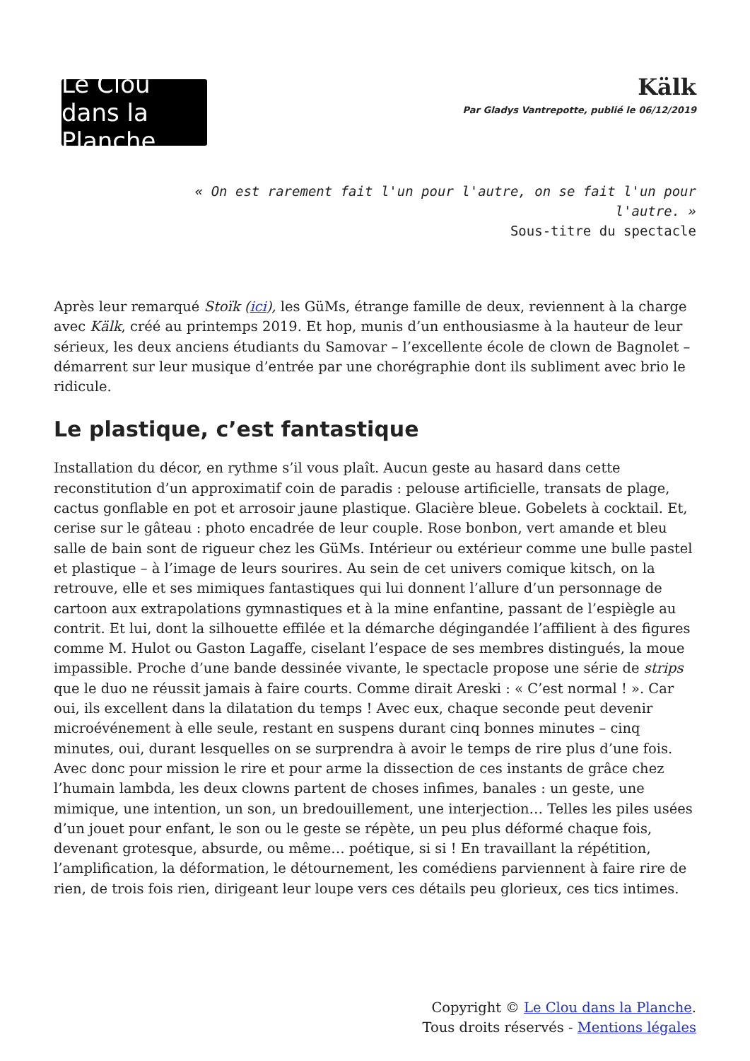Le Clou dans la Planche
Kälk
Par Gladys Vantrepotte, publié le 06/12/2019
« On est rarement fait l'un pour l'autre, on se fait l'un pour l'autre. »
Sous-titre du spectacle
Après leur remarqué Stoïk (ici), les GüMs, étrange famille de deux, reviennent à la charge avec Kälk, créé au printemps 2019. Et hop, munis d’un enthousiasme à la hauteur de leur sérieux, les deux anciens étudiants du Samovar – l’excellente école de clown de Bagnolet – démarrent sur leur musique d’entrée par une chorégraphie dont ils subliment avec brio le ridicule.
Le plastique, c’est fantastique
Installation du décor, en rythme s’il vous plaît. Aucun geste au hasard dans cette reconstitution d’un approximatif coin de paradis : pelouse artificielle, transats de plage, cactus gonflable en pot et arrosoir jaune plastique. Glacière bleue. Gobelets à cocktail. Et, cerise sur le gâteau : photo encadrée de leur couple. Rose bonbon, vert amande et bleu salle de bain sont de rigueur chez les GüMs. Intérieur ou extérieur comme une bulle pastel et plastique – à l’image de leurs sourires. Au sein de cet univers comique kitsch, on la retrouve, elle et ses mimiques fantastiques qui lui donnent l’allure d’un personnage de cartoon aux extrapolations gymnastiques et à la mine enfantine, passant de l’espiègle au contrit. Et lui, dont la silhouette effilée et la démarche dégingandée l’affilient à des figures comme M. Hulot ou Gaston Lagaffe, ciselant l’espace de ses membres distingués, la moue impassible. Proche d’une bande dessinée vivante, le spectacle propose une série de strips que le duo ne réussit jamais à faire courts. Comme dirait Areski : « C’est normal ! ». Car oui, ils excellent dans la dilatation du temps ! Avec eux, chaque seconde peut devenir microévénement à elle seule, restant en suspens durant cinq bonnes minutes – cinq minutes, oui, durant lesquelles on se surprendra à avoir le temps de rire plus d’une fois.
Avec donc pour mission le rire et pour arme la dissection de ces instants de grâce chez l’humain lambda, les deux clowns partent de choses infimes, banales : un geste, une mimique, une intention, un son, un bredouillement, une interjection… Telles les piles usées d’un jouet pour enfant, le son ou le geste se répète, un peu plus déformé chaque fois, devenant grotesque, absurde, ou même… poétique, si si ! En travaillant la répétition, l’amplification, la déformation, le détournement, les comédiens parviennent à faire rire de rien, de trois fois rien, dirigeant leur loupe vers ces détails peu glorieux, ces tics intimes.
Copyright © Le Clou dans la Planche.
Tous droits réservés - Mentions légales